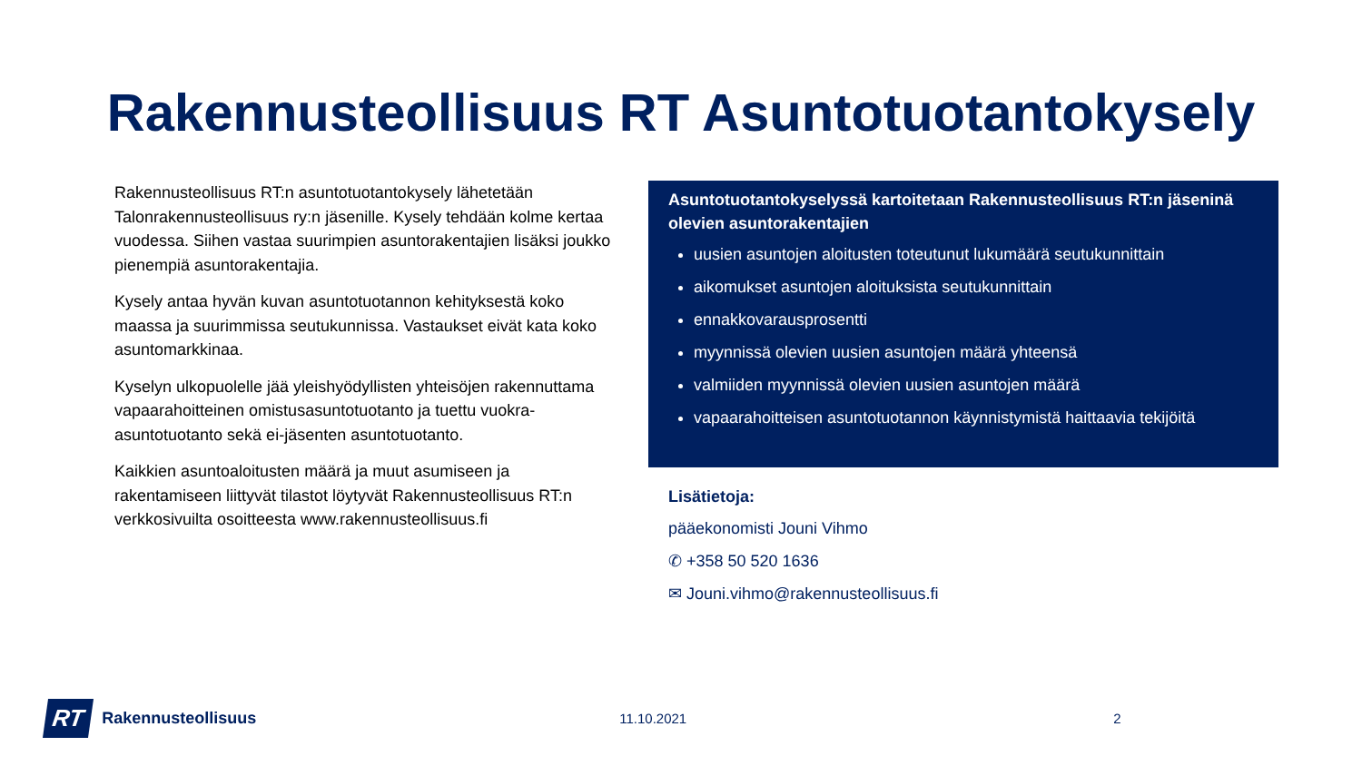Rakennusteollisuus RT Asuntotuotantokysely
Rakennusteollisuus RT:n asuntotuotantokysely lähetetään Talonrakennusteollisuus ry:n jäsenille. Kysely tehdään kolme kertaa vuodessa. Siihen vastaa suurimpien asuntorakentajien lisäksi joukko pienempiä asuntorakentajia.
Kysely antaa hyvän kuvan asuntotuotannon kehityksestä koko maassa ja suurimmissa seutukunnissa. Vastaukset eivät kata koko asuntomarkkinaa.
Kyselyn ulkopuolelle jää yleishyödyllisten yhteisöjen rakennuttama vapaarahoitteinen omistusasuntotuotanto ja tuettu vuokra-asuntotuotanto sekä ei-jäsenten asuntotuotanto.
Kaikkien asuntoaloitusten määrä ja muut asumiseen ja rakentamiseen liittyvät tilastot löytyvät Rakennusteollisuus RT:n verkkosivuilta osoitteesta www.rakennusteollisuus.fi
Asuntotuotantokyselyssä kartoitetaan Rakennusteollisuus RT:n jäseninä olevien asuntorakentajien
uusien asuntojen aloitusten toteutunut lukumäärä seutukunnittain
aikomukset asuntojen aloituksista seutukunnittain
ennakkovarausprosentti
myynnissä olevien uusien asuntojen määrä yhteensä
valmiiden myynnissä olevien uusien asuntojen määrä
vapaarahoitteisen asuntotuotannon käynnistymistä haittaavia tekijöitä
Lisätietoja:
pääekonomisti Jouni Vihmo
✆ +358 50 520 1636
✉ Jouni.vihmo@rakennusteollisuus.fi
RT Rakennusteollisuus 11.10.2021 2